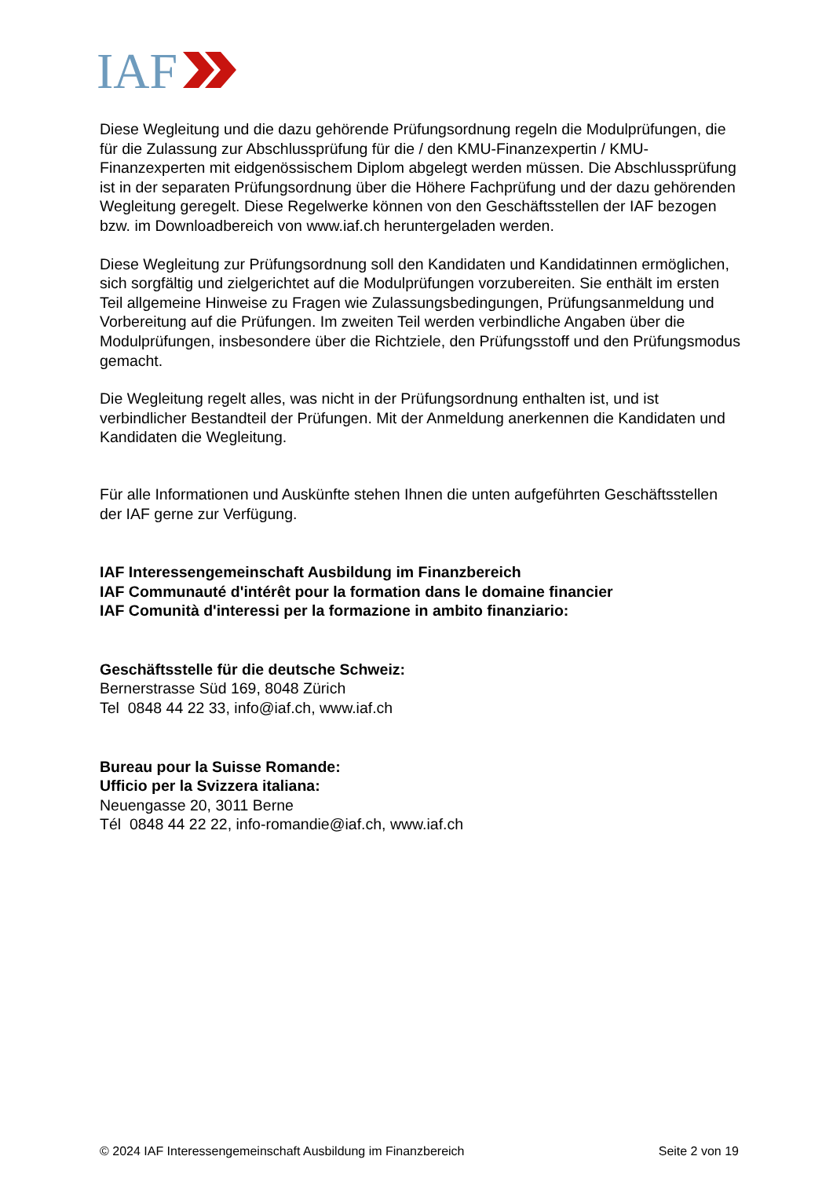IAF
Diese Wegleitung und die dazu gehörende Prüfungsordnung regeln die Modulprüfungen, die für die Zulassung zur Abschlussprüfung für die / den KMU-Finanzexpertin / KMU-Finanzexperten mit eidgenössischem Diplom abgelegt werden müssen. Die Abschlussprüfung ist in der separaten Prüfungsordnung über die Höhere Fachprüfung und der dazu gehörenden Wegleitung geregelt. Diese Regelwerke können von den Geschäftsstellen der IAF bezogen bzw. im Downloadbereich von www.iaf.ch heruntergeladen werden.
Diese Wegleitung zur Prüfungsordnung soll den Kandidaten und Kandidatinnen ermöglichen, sich sorgfältig und zielgerichtet auf die Modulprüfungen vorzubereiten. Sie enthält im ersten Teil allgemeine Hinweise zu Fragen wie Zulassungsbedingungen, Prüfungsanmeldung und Vorbereitung auf die Prüfungen. Im zweiten Teil werden verbindliche Angaben über die Modulprüfungen, insbesondere über die Richtziele, den Prüfungsstoff und den Prüfungsmodus gemacht.
Die Wegleitung regelt alles, was nicht in der Prüfungsordnung enthalten ist, und ist verbindlicher Bestandteil der Prüfungen. Mit der Anmeldung anerkennen die Kandidaten und Kandidaten die Wegleitung.
Für alle Informationen und Auskünfte stehen Ihnen die unten aufgeführten Geschäftsstellen der IAF gerne zur Verfügung.
IAF Interessengemeinschaft Ausbildung im Finanzbereich
IAF Communauté d'intérêt pour la formation dans le domaine financier
IAF Comunità d'interessi per la formazione in ambito finanziario:
Geschäftsstelle für die deutsche Schweiz:
Bernerstrasse Süd 169, 8048 Zürich
Tel 0848 44 22 33, info@iaf.ch, www.iaf.ch
Bureau pour la Suisse Romande:
Ufficio per la Svizzera italiana:
Neuengasse 20, 3011 Berne
Tél 0848 44 22 22, info-romandie@iaf.ch, www.iaf.ch
© 2024 IAF Interessengemeinschaft Ausbildung im Finanzbereich Seite 2 von 19